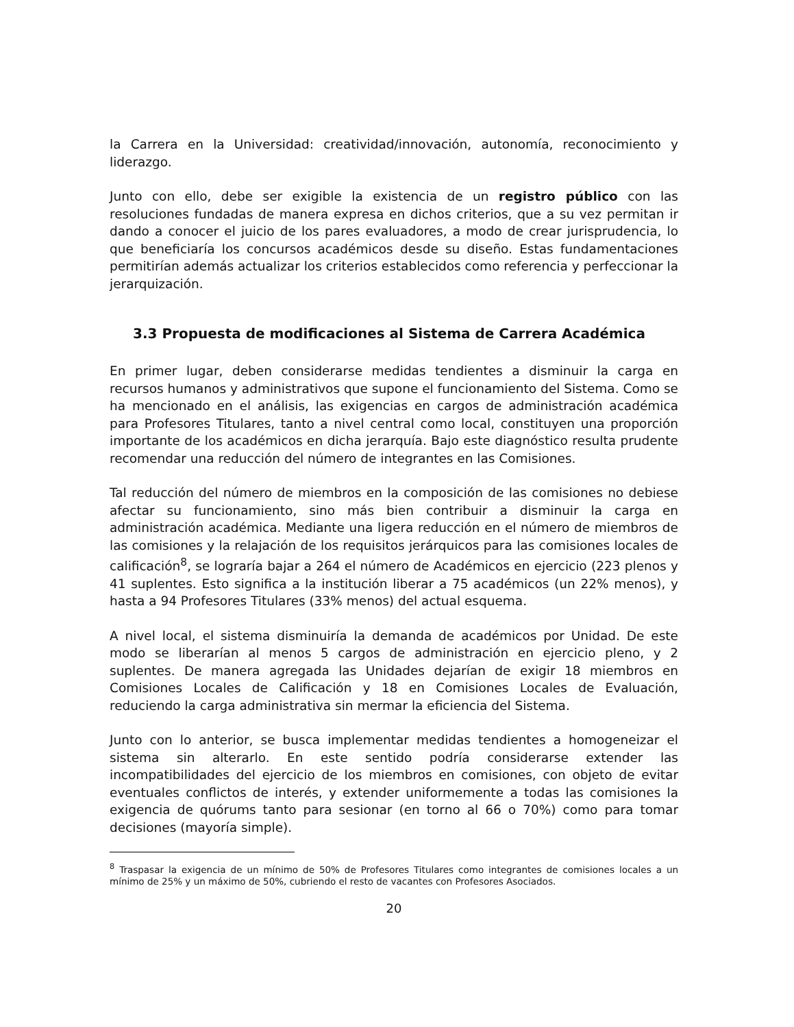la Carrera en la Universidad: creatividad/innovación, autonomía, reconocimiento y liderazgo.
Junto con ello, debe ser exigible la existencia de un registro público con las resoluciones fundadas de manera expresa en dichos criterios, que a su vez permitan ir dando a conocer el juicio de los pares evaluadores, a modo de crear jurisprudencia, lo que beneficiaría los concursos académicos desde su diseño. Estas fundamentaciones permitirían además actualizar los criterios establecidos como referencia y perfeccionar la jerarquización.
3.3 Propuesta de modificaciones al Sistema de Carrera Académica
En primer lugar, deben considerarse medidas tendientes a disminuir la carga en recursos humanos y administrativos que supone el funcionamiento del Sistema. Como se ha mencionado en el análisis, las exigencias en cargos de administración académica para Profesores Titulares, tanto a nivel central como local, constituyen una proporción importante de los académicos en dicha jerarquía. Bajo este diagnóstico resulta prudente recomendar una reducción del número de integrantes en las Comisiones.
Tal reducción del número de miembros en la composición de las comisiones no debiese afectar su funcionamiento, sino más bien contribuir a disminuir la carga en administración académica. Mediante una ligera reducción en el número de miembros de las comisiones y la relajación de los requisitos jerárquicos para las comisiones locales de calificación<sup>8</sup>, se lograría bajar a 264 el número de Académicos en ejercicio (223 plenos y 41 suplentes. Esto significa a la institución liberar a 75 académicos (un 22% menos), y hasta a 94 Profesores Titulares (33% menos) del actual esquema.
A nivel local, el sistema disminuiría la demanda de académicos por Unidad. De este modo se liberarían al menos 5 cargos de administración en ejercicio pleno, y 2 suplentes. De manera agregada las Unidades dejarían de exigir 18 miembros en Comisiones Locales de Calificación y 18 en Comisiones Locales de Evaluación, reduciendo la carga administrativa sin mermar la eficiencia del Sistema.
Junto con lo anterior, se busca implementar medidas tendientes a homogeneizar el sistema sin alterarlo. En este sentido podría considerarse extender las incompatibilidades del ejercicio de los miembros en comisiones, con objeto de evitar eventuales conflictos de interés, y extender uniformemente a todas las comisiones la exigencia de quórums tanto para sesionar (en torno al 66 o 70%) como para tomar decisiones (mayoría simple).
<sup>8</sup> Traspasar la exigencia de un mínimo de 50% de Profesores Titulares como integrantes de comisiones locales a un mínimo de 25% y un máximo de 50%, cubriendo el resto de vacantes con Profesores Asociados.
20